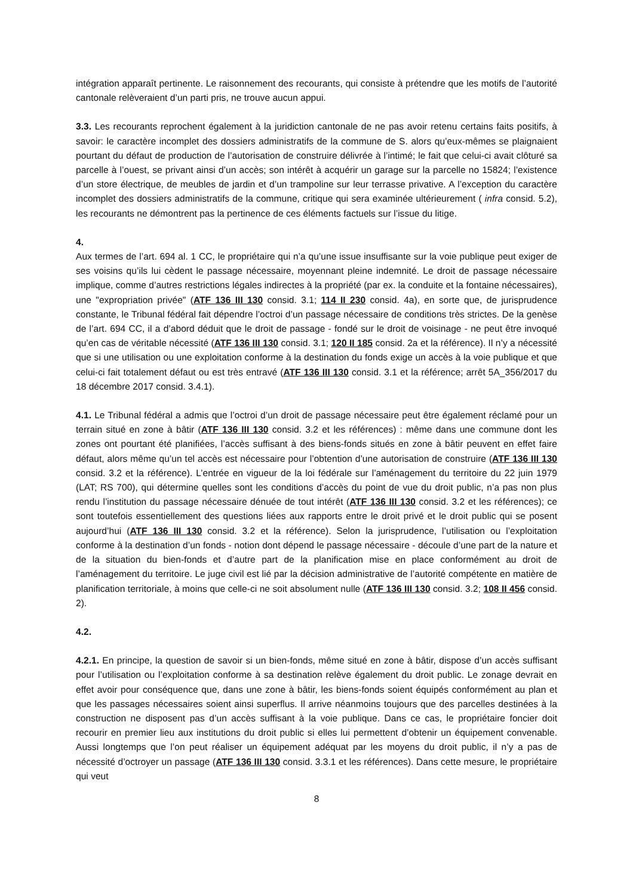intégration apparaît pertinente. Le raisonnement des recourants, qui consiste à prétendre que les motifs de l’autorité cantonale relèveraient d’un parti pris, ne trouve aucun appui.
3.3. Les recourants reprochent également à la juridiction cantonale de ne pas avoir retenu certains faits positifs, à savoir: le caractère incomplet des dossiers administratifs de la commune de S. alors qu’eux-mêmes se plaignaient pourtant du défaut de production de l’autorisation de construire délivrée à l’intimé; le fait que celui-ci avait clôturé sa parcelle à l’ouest, se privant ainsi d’un accès; son intérêt à acquérir un garage sur la parcelle no 15824; l’existence d’un store électrique, de meubles de jardin et d’un trampoline sur leur terrasse privative. A l’exception du caractère incomplet des dossiers administratifs de la commune, critique qui sera examinée ultérieurement ( infra consid. 5.2), les recourants ne démontrent pas la pertinence de ces éléments factuels sur l’issue du litige.
4.
Aux termes de l’art. 694 al. 1 CC, le propriétaire qui n’a qu’une issue insuffisante sur la voie publique peut exiger de ses voisins qu’ils lui cèdent le passage nécessaire, moyennant pleine indemnité. Le droit de passage nécessaire implique, comme d’autres restrictions légales indirectes à la propriété (par ex. la conduite et la fontaine nécessaires), une "expropriation privée" (ATF 136 III 130 consid. 3.1; 114 II 230 consid. 4a), en sorte que, de jurisprudence constante, le Tribunal fédéral fait dépendre l’octroi d’un passage nécessaire de conditions très strictes. De la genèse de l’art. 694 CC, il a d’abord déduit que le droit de passage - fondé sur le droit de voisinage - ne peut être invoqué qu’en cas de véritable nécessité (ATF 136 III 130 consid. 3.1; 120 II 185 consid. 2a et la référence). Il n’y a nécessité que si une utilisation ou une exploitation conforme à la destination du fonds exige un accès à la voie publique et que celui-ci fait totalement défaut ou est très entravé (ATF 136 III 130 consid. 3.1 et la référence; arrêt 5A_356/2017 du 18 décembre 2017 consid. 3.4.1).
4.1. Le Tribunal fédéral a admis que l’octroi d’un droit de passage nécessaire peut être également réclamé pour un terrain situé en zone à bâtir (ATF 136 III 130 consid. 3.2 et les références) : même dans une commune dont les zones ont pourtant été planifiées, l’accès suffisant à des biens-fonds situés en zone à bâtir peuvent en effet faire défaut, alors même qu’un tel accès est nécessaire pour l’obtention d’une autorisation de construire (ATF 136 III 130 consid. 3.2 et la référence). L’entrée en vigueur de la loi fédérale sur l’aménagement du territoire du 22 juin 1979 (LAT; RS 700), qui détermine quelles sont les conditions d’accès du point de vue du droit public, n’a pas non plus rendu l’institution du passage nécessaire dénuée de tout intérêt (ATF 136 III 130 consid. 3.2 et les références); ce sont toutefois essentiellement des questions liées aux rapports entre le droit privé et le droit public qui se posent aujourd’hui (ATF 136 III 130 consid. 3.2 et la référence). Selon la jurisprudence, l’utilisation ou l’exploitation conforme à la destination d’un fonds - notion dont dépend le passage nécessaire - découle d’une part de la nature et de la situation du bien-fonds et d’autre part de la planification mise en place conformément au droit de l’aménagement du territoire. Le juge civil est lié par la décision administrative de l’autorité compétente en matière de planification territoriale, à moins que celle-ci ne soit absolument nulle (ATF 136 III 130 consid. 3.2; 108 II 456 consid. 2).
4.2.
4.2.1. En principe, la question de savoir si un bien-fonds, même situé en zone à bâtir, dispose d’un accès suffisant pour l’utilisation ou l’exploitation conforme à sa destination relève également du droit public. Le zonage devrait en effet avoir pour conséquence que, dans une zone à bâtir, les biens-fonds soient équipés conformément au plan et que les passages nécessaires soient ainsi superflus. Il arrive néanmoins toujours que des parcelles destinées à la construction ne disposent pas d’un accès suffisant à la voie publique. Dans ce cas, le propriétaire foncier doit recourir en premier lieu aux institutions du droit public si elles lui permettent d’obtenir un équipement convenable. Aussi longtemps que l’on peut réaliser un équipement adéquat par les moyens du droit public, il n’y a pas de nécessité d’octroyer un passage (ATF 136 III 130 consid. 3.3.1 et les références). Dans cette mesure, le propriétaire qui veut
8